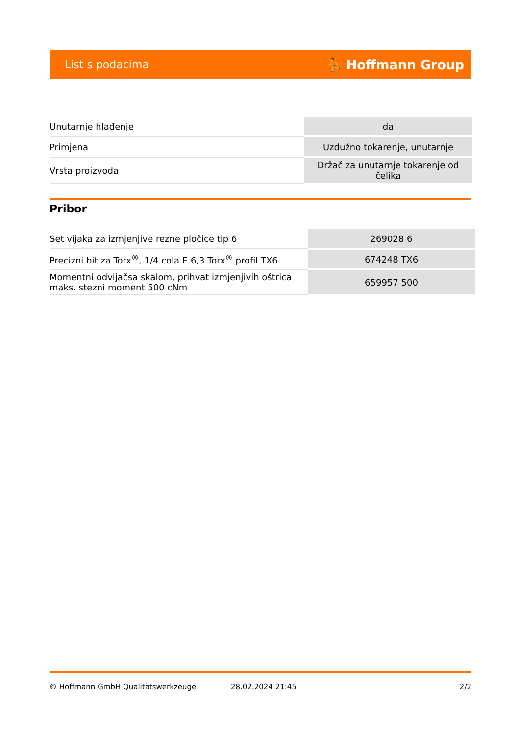List s podacima ⛹ Hoffmann Group
| Unutarnje hlađenje | da |
| Primjena | Uzdužno tokarenje, unutarnje |
| Vrsta proizvoda | Držač za unutarnje tokarenje od čelika |
Pribor
| Set vijaka za izmjenjive rezne pločice tip 6 | 269028 6 |
| Precizni bit za Torx<sup>®</sup>, 1/4 cola E 6,3 Torx<sup>®</sup> profil TX6 | 674248 TX6 |
| Momentni odvijačsa skalom, prihvat izmjenjivih oštrica maks. stezni moment 500 cNm | 659957 500 |
© Hoffmann GmbH Qualitätswerkzeuge 28.02.2024 21:45 2/2